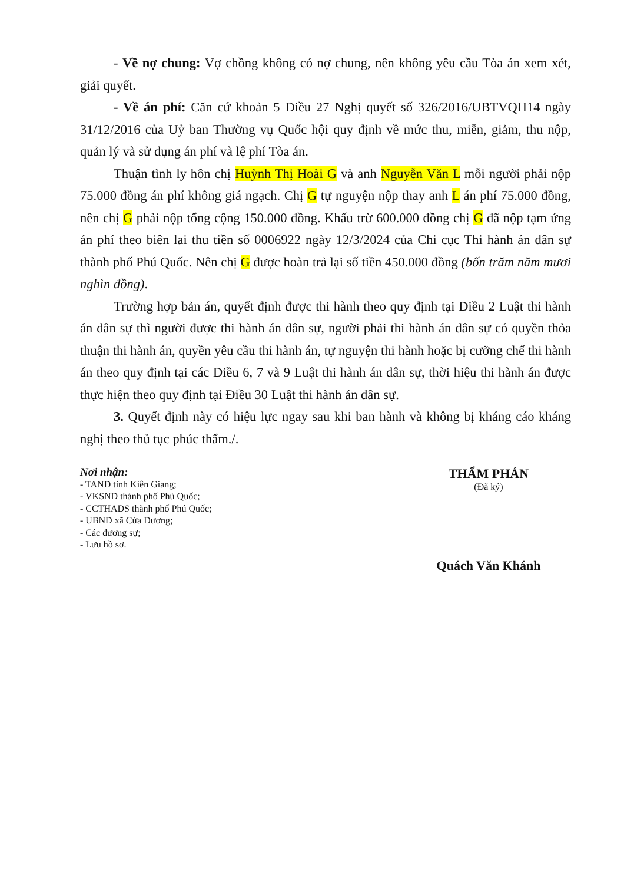- Về nợ chung: Vợ chồng không có nợ chung, nên không yêu cầu Tòa án xem xét, giải quyết.
- Về án phí: Căn cứ khoản 5 Điều 27 Nghị quyết số 326/2016/UBTVQH14 ngày 31/12/2016 của Uỷ ban Thường vụ Quốc hội quy định về mức thu, miễn, giảm, thu nộp, quản lý và sử dụng án phí và lệ phí Tòa án.
Thuận tình ly hôn chị Huỳnh Thị Hoài G và anh Nguyễn Văn L mỗi người phải nộp 75.000 đồng án phí không giá ngạch. Chị G tự nguyện nộp thay anh L án phí 75.000 đồng, nên chị G phải nộp tổng cộng 150.000 đồng. Khấu trừ 600.000 đồng chị G đã nộp tạm ứng án phí theo biên lai thu tiền số 0006922 ngày 12/3/2024 của Chi cục Thi hành án dân sự thành phố Phú Quốc. Nên chị G được hoàn trả lại số tiền 450.000 đồng (bốn trăm năm mươi nghìn đồng).
Trường hợp bản án, quyết định được thi hành theo quy định tại Điều 2 Luật thi hành án dân sự thì người được thi hành án dân sự, người phải thi hành án dân sự có quyền thỏa thuận thi hành án, quyền yêu cầu thi hành án, tự nguyện thi hành hoặc bị cưỡng chế thi hành án theo quy định tại các Điều 6, 7 và 9 Luật thi hành án dân sự, thời hiệu thi hành án được thực hiện theo quy định tại Điều 30 Luật thi hành án dân sự.
3. Quyết định này có hiệu lực ngay sau khi ban hành và không bị kháng cáo kháng nghị theo thủ tục phúc thẩm./.
Nơi nhận:
- TAND tỉnh Kiên Giang;
- VKSND thành phố Phú Quốc;
- CCTHADS thành phố Phú Quốc;
- UBND xã Cửa Dương;
- Các đương sự;
- Lưu hồ sơ.
THẨM PHÁN
(Đã ký)
Quách Văn Khánh